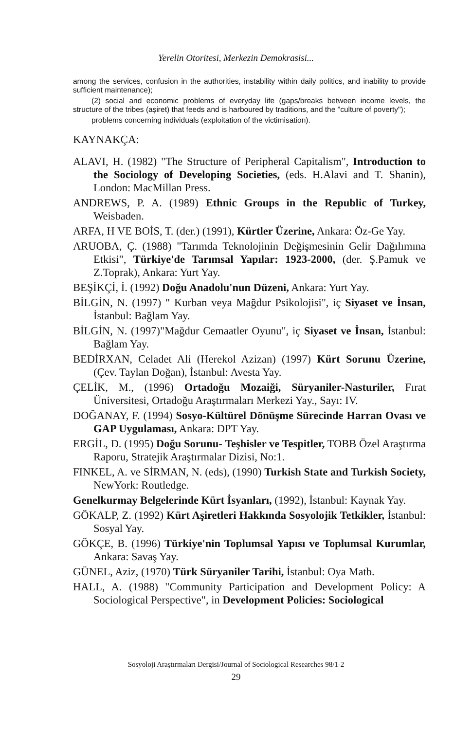Yerelin Otoritesi, Merkezin Demokrasisi...
among the services, confusion in the authorities, instability within daily politics, and inability to provide sufficient maintenance);
(2) social and economic problems of everyday life (gaps/breaks between income levels, the structure of the tribes (aşiret) that feeds and is harboured by traditions, and the "culture of poverty");
problems concerning individuals (exploitation of the victimisation).
KAYNAKÇA:
ALAVI, H. (1982) "The Structure of Peripheral Capitalism", Introduction to the Sociology of Developing Societies, (eds. H.Alavi and T. Shanin), London: MacMillan Press.
ANDREWS, P. A. (1989) Ethnic Groups in the Republic of Turkey, Weisbaden.
ARFA, H VE BOİS, T. (der.) (1991), Kürtler Üzerine, Ankara: Öz-Ge Yay.
ARUOBA, Ç. (1988) "Tarımda Teknolojinin Değişmesinin Gelir Dağılımına Etkisi", Türkiye'de Tarımsal Yapılar: 1923-2000, (der. Ş.Pamuk ve Z.Toprak), Ankara: Yurt Yay.
BEŞİKÇİ, İ. (1992) Doğu Anadolu'nun Düzeni, Ankara: Yurt Yay.
BİLGİN, N. (1997) " Kurban veya Mağdur Psikolojisi", iç Siyaset ve İnsan, İstanbul: Bağlam Yay.
BİLGİN, N. (1997)"Mağdur Cemaatler Oyunu", iç Siyaset ve İnsan, İstanbul: Bağlam Yay.
BEDİRXAN, Celadet Ali (Herekol Azizan) (1997) Kürt Sorunu Üzerine, (Çev. Taylan Doğan), İstanbul: Avesta Yay.
ÇELİK, M., (1996) Ortadoğu Mozaiği, Süryaniler-Nasturiler, Fırat Üniversitesi, Ortadoğu Araştırmaları Merkezi Yay., Sayı: IV.
DOĞANAY, F. (1994) Sosyo-Kültürel Dönüşme Sürecinde Harran Ovası ve GAP Uygulaması, Ankara: DPT Yay.
ERGİL, D. (1995) Doğu Sorunu- Teşhisler ve Tespitler, TOBB Özel Araştırma Raporu, Stratejik Araştırmalar Dizisi, No:1.
FINKEL, A. ve SİRMAN, N. (eds), (1990) Turkish State and Turkish Society, NewYork: Routledge.
Genelkurmay Belgelerinde Kürt İsyanları, (1992), İstanbul: Kaynak Yay.
GÖKALP, Z. (1992) Kürt Aşiretleri Hakkında Sosyolojik Tetkikler, İstanbul: Sosyal Yay.
GÖKÇE, B. (1996) Türkiye'nin Toplumsal Yapısı ve Toplumsal Kurumlar, Ankara: Savaş Yay.
GÜNEL, Aziz, (1970) Türk Süryaniler Tarihi, İstanbul: Oya Matb.
HALL, A. (1988) "Community Participation and Development Policy: A Sociological Perspective", in Development Policies: Sociological
Sosyoloji Araştırmaları Dergisi/Journal of Sociological Researches 98/1-2
29